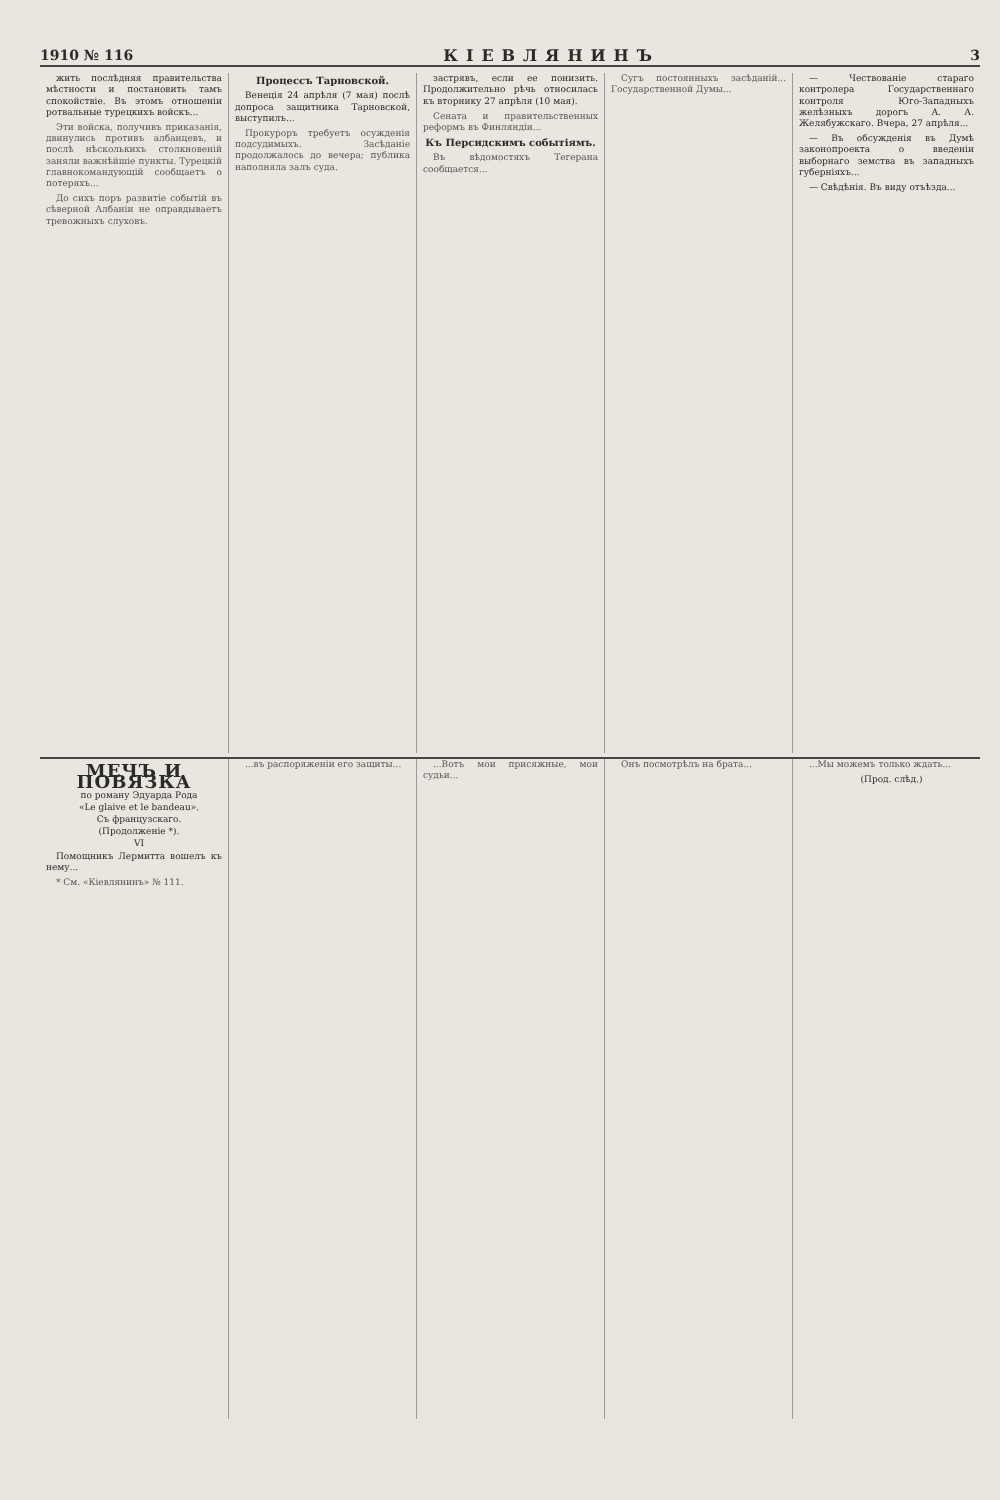1910 № 116 КІЕВЛЯНИНЪ 3
жить послѣдняя правительства мѣстности и постановить тамъ спокойствіе. Въ этомъ отношеніи ротвальные турецкихъ войскъ...
Эти войска, получивъ приказанія, двинулись противъ албанцевъ, и послѣ нѣсколькихъ столкновеній заняли важнѣйшіе пункты. Турецкій главнокомандующій сообщаетъ о потеряхъ...
До сихъ поръ развитіе событій въ сѣверной Албаніи не оправдываетъ тревожныхъ слуховъ.
Процессъ Тарновской.
Венеція 24 апрѣля (7 мая) послѣ допроса защитника Тарновской, выступилъ...
Прокуроръ требуетъ осужденія подсудимыхъ. Засѣданіе продолжалось до вечера; публика наполняла залъ суда.
застрявъ, если ее понизить. Продолжительно рѣчь относилась къ вторнику 27 апрѣля (10 мая).
Сената и правительственных реформъ въ Финляндіи...
Къ Персидскимъ событіямъ.
Въ вѣдомостяхъ Тегерана сообщается...
Сугъ постоянныхъ засѣданій... Государственной Думы...
— Чествованіе стараго контролера Государственнаго контроля Юго-Западныхъ желѣзныхъ дорогъ А. А. Желябужскаго. Вчера, 27 апрѣля...
— Въ обсужденія въ Думѣ законопроекта о введеніи выборнаго земства въ западныхъ губерніяхъ...
— Свѣдѣнія. Въ виду отъѣзда...
МЕЧЪ И ПОВЯЗКА
по роману Эдуарда Рода
«Le glaive et le bandeau».
Съ французскаго.
(Продолженіе *).
VI
Помощникъ Лермитта вошелъ къ нему...
* См. «Кіевлянинъ» № 111.
...въ распоряженіи его защиты...
...Вотъ мои присяжные, мои судьи...
Онъ посмотрѣлъ на брата...
...Мы можемъ только ждать...
(Прод. слѣд.)